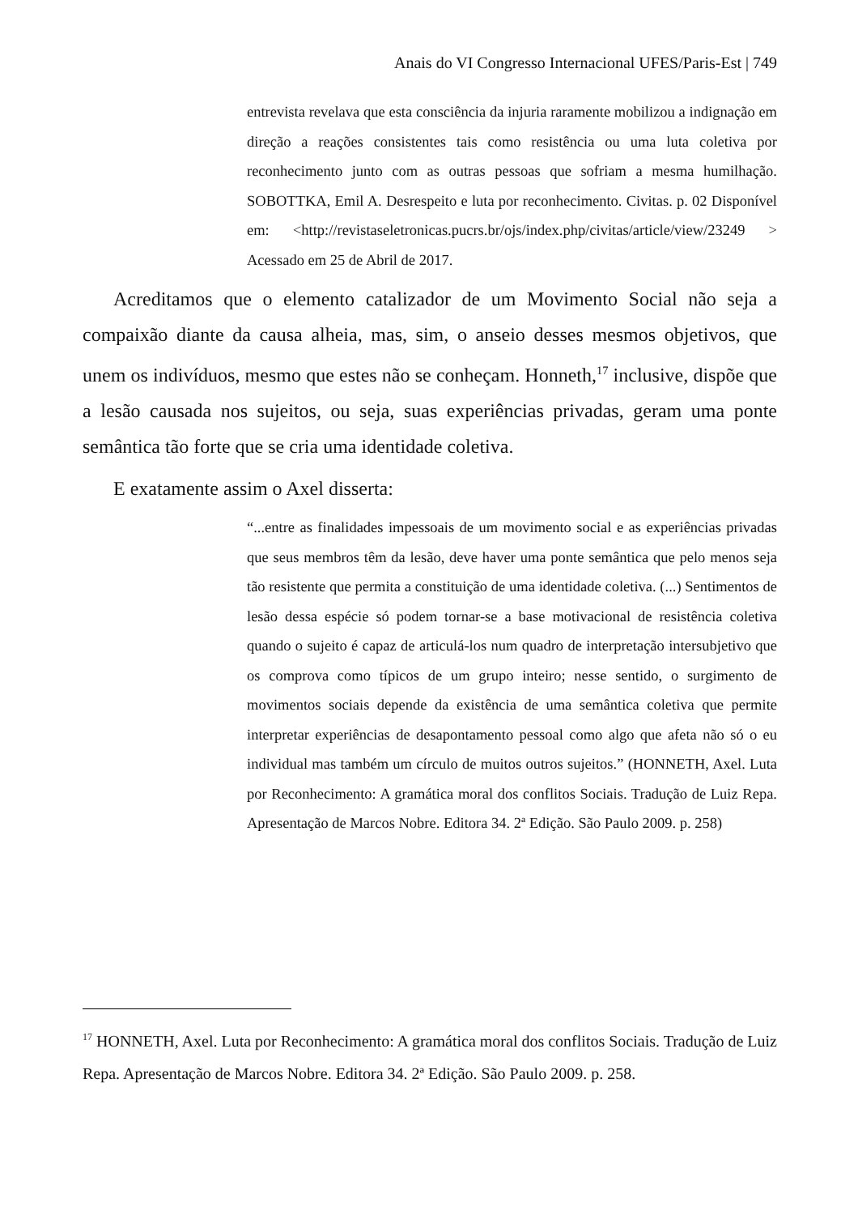Anais do VI Congresso Internacional UFES/Paris-Est | 749
entrevista revelava que esta consciência da injuria raramente mobilizou a indignação em direção a reações consistentes tais como resistência ou uma luta coletiva por reconhecimento junto com as outras pessoas que sofriam a mesma humilhação. SOBOTTKA, Emil A. Desrespeito e luta por reconhecimento. Civitas. p. 02 Disponível em: <http://revistaseletronicas.pucrs.br/ojs/index.php/civitas/article/view/23249 > Acessado em 25 de Abril de 2017.
Acreditamos que o elemento catalizador de um Movimento Social não seja a compaixão diante da causa alheia, mas, sim, o anseio desses mesmos objetivos, que unem os indivíduos, mesmo que estes não se conheçam. Honneth,<sup>17</sup> inclusive, dispõe que a lesão causada nos sujeitos, ou seja, suas experiências privadas, geram uma ponte semântica tão forte que se cria uma identidade coletiva.
E exatamente assim o Axel disserta:
“...entre as finalidades impessoais de um movimento social e as experiências privadas que seus membros têm da lesão, deve haver uma ponte semântica que pelo menos seja tão resistente que permita a constituição de uma identidade coletiva. (...) Sentimentos de lesão dessa espécie só podem tornar-se a base motivacional de resistência coletiva quando o sujeito é capaz de articulá-los num quadro de interpretação intersubjetivo que os comprova como típicos de um grupo inteiro; nesse sentido, o surgimento de movimentos sociais depende da existência de uma semântica coletiva que permite interpretar experiências de desapontamento pessoal como algo que afeta não só o eu individual mas também um círculo de muitos outros sujeitos.” (HONNETH, Axel. Luta por Reconhecimento: A gramática moral dos conflitos Sociais. Tradução de Luiz Repa. Apresentação de Marcos Nobre. Editora 34. 2ª Edição. São Paulo 2009. p. 258)
<sup>17</sup> HONNETH, Axel. Luta por Reconhecimento: A gramática moral dos conflitos Sociais. Tradução de Luiz Repa. Apresentação de Marcos Nobre. Editora 34. 2ª Edição. São Paulo 2009. p. 258.